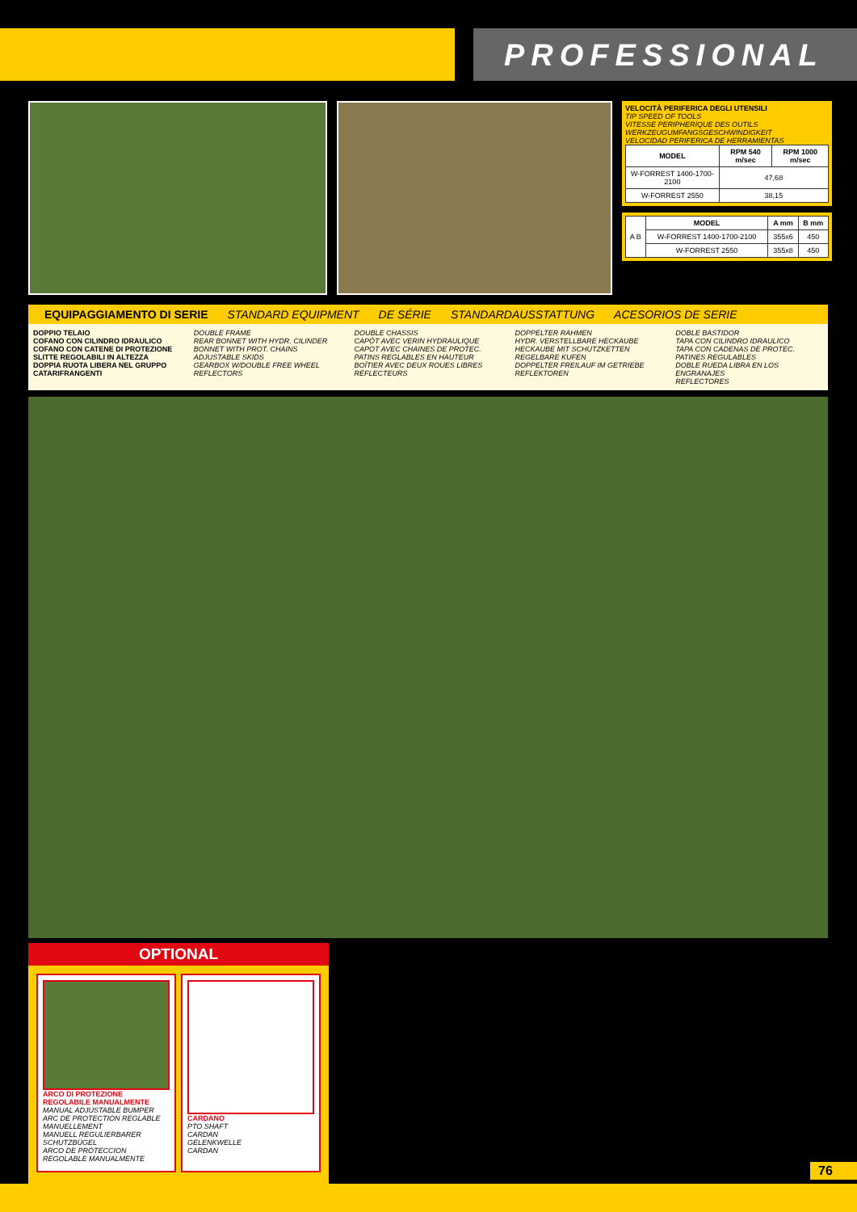PROFESSIONAL
VELOCITÀ PERIFERICA DEGLI UTENSILI
TIP SPEED OF TOOLS
VITESSE PERIPHERIQUE DES OUTILS
WERKZEUGUMFANGSGESCHWINDIGKEIT
VELOCIDAD PERIFERICA DE HERRAMIENTAS
| MODEL | RPM 540 m/sec | RPM 1000 m/sec |
| --- | --- | --- |
| W-FORREST 1400-1700-2100 | 47,68 | |
| W-FORREST 2550 | 38,15 | |
| A B | MODEL | A mm | B mm |
| | W-FORREST 1400-1700-2100 | 355x6 | 450 |
| | W-FORREST 2550 | 355x8 | 450 |
EQUIPAGGIAMENTO DI SERIE STANDARD EQUIPMENT DE SÉRIE STANDARDAUSSTATTUNG ACESORIOS DE SERIE
DOPPIO TELAIO
COFANO CON CILINDRO IDRAULICO
COFANO CON CATENE DI PROTEZIONE
SLITTE REGOLABILI IN ALTEZZA
DOPPIA RUOTA LIBERA NEL GRUPPO
CATARIFRANGENTI
DOUBLE FRAME
REAR BONNET WITH HYDR. CILINDER
BONNET WITH PROT. CHAINS
ADJUSTABLE SKIDS
GEARBOX W/DOUBLE FREE WHEEL
REFLECTORS
DOUBLE CHASSIS
CAPÔT AVEC VERIN HYDRAULIQUE
CAPOT AVEC CHAINES DE PROTEC.
PATINS REGLABLES EN HAUTEUR
BOÎTIER AVEC DEUX ROUES LIBRES
RÉFLECTEURS
DOPPELTER RAHMEN
HYDR. VERSTELLBARE HECKAUBE
HECKAUBE MIT SCHUTZKETTEN
REGELBARE KUFEN
DOPPELTER FREILAUF IM GETRIEBE
REFLEKTOREN
DOBLE BASTIDOR
TAPA CON CILINDRO IDRAULICO
TAPA CON CADENAS DE PROTEC.
PATINES REGULABLES
DOBLE RUEDA LIBRA EN LOS ENGRANAJES
REFLECTORES
OPTIONAL
ARCO DI PROTEZIONE REGOLABILE MANUALMENTE
MANUAL ADJUSTABLE BUMPER
ARC DE PROTECTION REGLABLE MANUELLEMENT
MANUELL REGULIERBARER SCHUTZBÜGEL
ARCO DE PRÓTECCION REGOLABLE MANUALMENTE
CARDANO
PTO SHAFT
CARDAN
GELENKWELLE
CARDAN
76